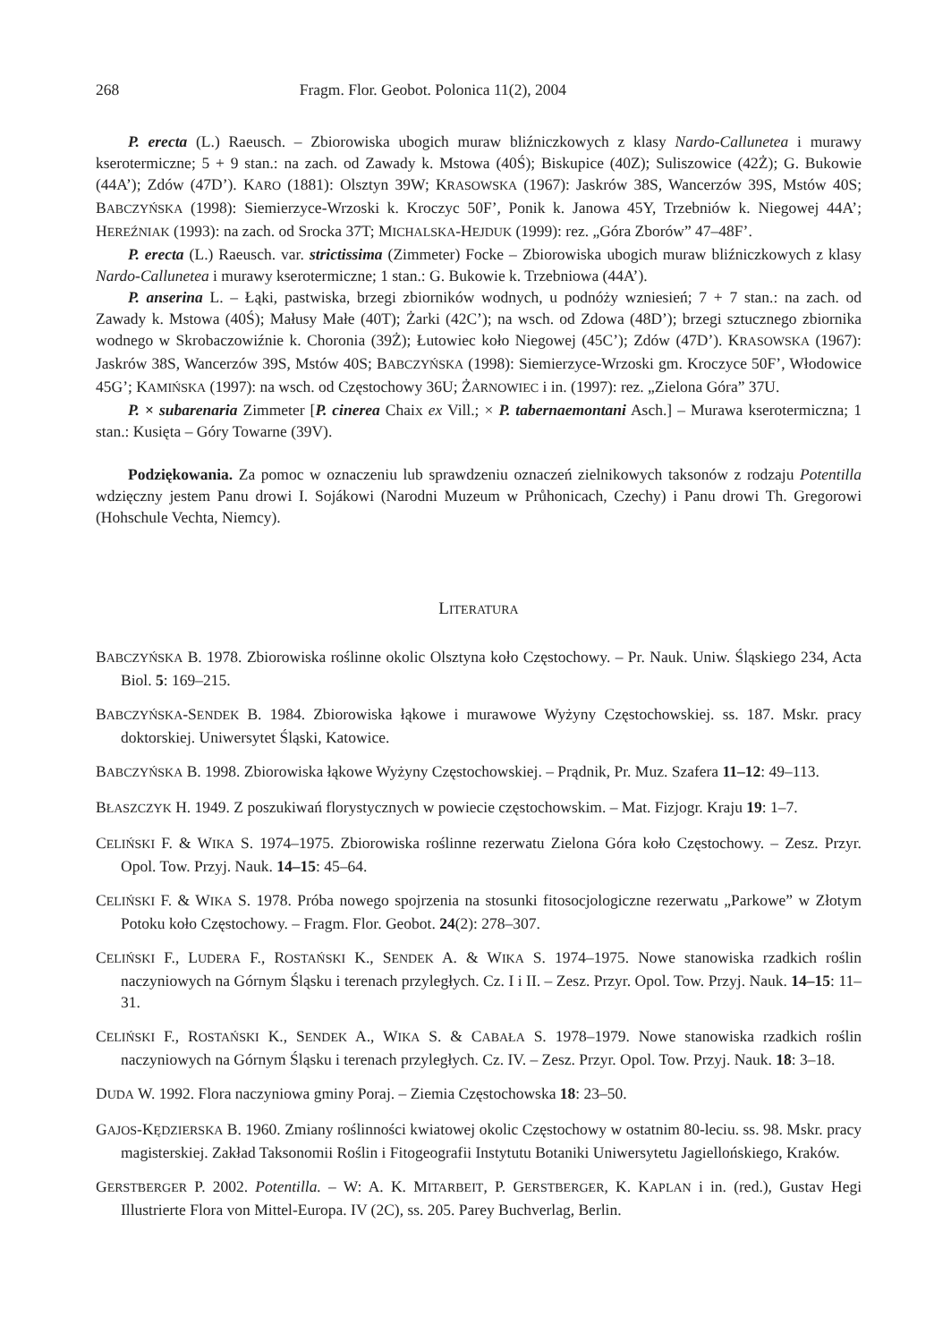268 Fragm. Flor. Geobot. Polonica 11(2), 2004
P. erecta (L.) Raeusch. – Zbiorowiska ubogich muraw bliźniczkowych z klasy Nardo-Callunetea i murawy kserotermiczne; 5 + 9 stan.: na zach. od Zawady k. Mstowa (40Ś); Biskupice (40Z); Suliszowice (42Ż); G. Bukowie (44A’); Zdów (47D’). KARO (1881): Olsztyn 39W; KRASOWSKA (1967): Jaskrów 38S, Wancerzów 39S, Mstów 40S; BABCZYŃSKA (1998): Siemierzyce-Wrzoski k. Kroczyc 50F’, Ponik k. Janowa 45Y, Trzebniów k. Niegowej 44A’; HEREŹNIAK (1993): na zach. od Srocka 37T; MICHALSKA-HEJDUK (1999): rez. „Góra Zborów” 47–48F’.
P. erecta (L.) Raeusch. var. strictissima (Zimmeter) Focke – Zbiorowiska ubogich muraw bliźniczkowych z klasy Nardo-Callunetea i murawy kserotermiczne; 1 stan.: G. Bukowie k. Trzebniowa (44A’).
P. anserina L. – Łąki, pastwiska, brzegi zbiorników wodnych, u podnóży wzniesień; 7 + 7 stan.: na zach. od Zawady k. Mstowa (40Ś); Małusy Małe (40T); Żarki (42C’); na wsch. od Zdowa (48D’); brzegi sztucznego zbiornika wodnego w Skrobaczowiźnie k. Choronia (39Ż); Łutowiec koło Niegowej (45C’); Zdów (47D’). KRASOWSKA (1967): Jaskrów 38S, Wancerzów 39S, Mstów 40S; BABCZYŃSKA (1998): Siemierzyce-Wrzoski gm. Kroczyce 50F’, Włodowice 45G’; KAMIŃSKA (1997): na wsch. od Częstochowy 36U; ŻARNOWIEC i in. (1997): rez. „Zielona Góra” 37U.
P. × subarenaria Zimmeter [P. cinerea Chaix ex Vill.; × P. tabernaemontani Asch.] – Murawa kserotermiczna; 1 stan.: Kusięta – Góry Towarne (39V).
Podziękowania. Za pomoc w oznaczeniu lub sprawdzeniu oznaczeń zielnikowych taksonów z rodzaju Potentilla wdzięczny jestem Panu drowi I. Sojákowi (Narodni Muzeum w Průhonicach, Czechy) i Panu drowi Th. Gregorowi (Hohschule Vechta, Niemcy).
LITERATURA
BABCZYŃSKA B. 1978. Zbiorowiska roślinne okolic Olsztyna koło Częstochowy. – Pr. Nauk. Uniw. Śląskiego 234, Acta Biol. 5: 169–215.
BABCZYŃSKA-SENDEK B. 1984. Zbiorowiska łąkowe i murawowe Wyżyny Częstochowskiej. ss. 187. Mskr. pracy doktorskiej. Uniwersytet Śląski, Katowice.
BABCZYŃSKA B. 1998. Zbiorowiska łąkowe Wyżyny Częstochowskiej. – Prądnik, Pr. Muz. Szafera 11–12: 49–113.
BŁASZCZYK H. 1949. Z poszukiwań florystycznych w powiecie częstochowskim. – Mat. Fizjogr. Kraju 19: 1–7.
CELIŃSKI F. & WIKA S. 1974–1975. Zbiorowiska roślinne rezerwatu Zielona Góra koło Częstochowy. – Zesz. Przyr. Opol. Tow. Przyj. Nauk. 14–15: 45–64.
CELIŃSKI F. & WIKA S. 1978. Próba nowego spojrzenia na stosunki fitosocjologiczne rezerwatu „Parkowe” w Złotym Potoku koło Częstochowy. – Fragm. Flor. Geobot. 24(2): 278–307.
CELIŃSKI F., LUDERA F., ROSTAŃSKI K., SENDEK A. & WIKA S. 1974–1975. Nowe stanowiska rzadkich roślin naczyniowych na Górnym Śląsku i terenach przyległych. Cz. I i II. – Zesz. Przyr. Opol. Tow. Przyj. Nauk. 14–15: 11–31.
CELIŃSKI F., ROSTAŃSKI K., SENDEK A., WIKA S. & CABAŁA S. 1978–1979. Nowe stanowiska rzadkich roślin naczyniowych na Górnym Śląsku i terenach przyległych. Cz. IV. – Zesz. Przyr. Opol. Tow. Przyj. Nauk. 18: 3–18.
DUDA W. 1992. Flora naczyniowa gminy Poraj. – Ziemia Częstochowska 18: 23–50.
GAJOS-KĘDZIERSKA B. 1960. Zmiany roślinności kwiatowej okolic Częstochowy w ostatnim 80-leciu. ss. 98. Mskr. pracy magisterskiej. Zakład Taksonomii Roślin i Fitogeografii Instytutu Botaniki Uniwersytetu Jagiellońskiego, Kraków.
GERSTBERGER P. 2002. Potentilla. – W: A. K. MITARBEIT, P. GERSTBERGER, K. KAPLAN i in. (red.), Gustav Hegi Illustrierte Flora von Mittel-Europa. IV (2C), ss. 205. Parey Buchverlag, Berlin.